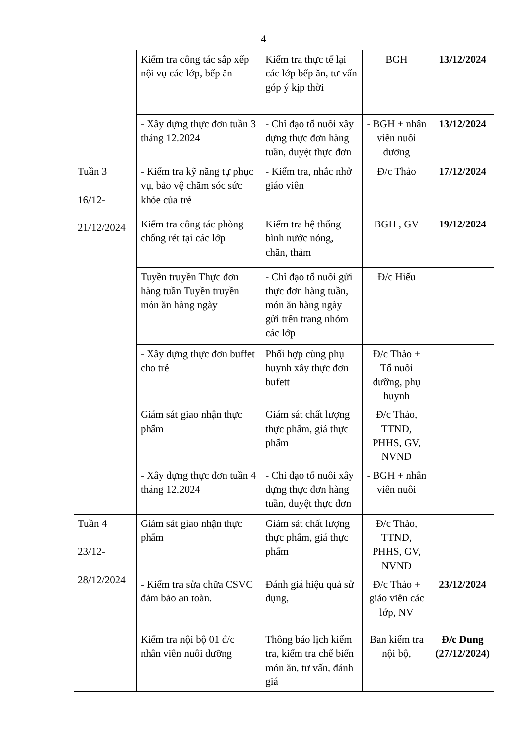4
| | Kiểm tra công tác sắp xếp nội vụ các lớp, bếp ăn | Kiểm tra thực tế lại các lớp bếp ăn, tư vấn góp ý kịp thời | BGH | 13/12/2024 |
| | - Xây dựng thực đơn tuần 3 tháng 12.2024 | - Chỉ đạo tổ nuôi xây dựng thực đơn hàng tuần, duyệt thực đơn | - BGH + nhân viên nuôi dưỡng | 13/12/2024 |
| Tuần 3 16/12- 21/12/2024 | - Kiểm tra kỹ năng tự phục vụ, bảo vệ chăm sóc sức khỏe của trẻ | - Kiểm tra, nhắc nhở giáo viên | Đ/c Thảo | 17/12/2024 |
| | Kiểm tra công tác phòng chống rét tại các lớp | Kiểm tra hệ thống bình nước nóng, chăn, thảm | BGH , GV | 19/12/2024 |
| | Tuyền truyền Thực đơn hàng tuần Tuyền truyền món ăn hàng ngày | - Chỉ đạo tổ nuôi gửi thực đơn hàng tuần, món ăn hàng ngày gửi trên trang nhóm các lớp | Đ/c Hiếu | |
| | - Xây dựng thực đơn buffet cho trẻ | Phối hợp cùng phụ huynh xây thực đơn bufett | Đ/c Thảo + Tổ nuôi dưỡng, phụ huynh | |
| | Giám sát giao nhận thực phẩm | Giám sát chất lượng thực phẩm, giá thực phẩm | Đ/c Thảo, TTND, PHHS, GV, NVND | |
| | - Xây dựng thực đơn tuần 4 tháng 12.2024 | - Chỉ đạo tổ nuôi xây dựng thực đơn hàng tuần, duyệt thực đơn | - BGH + nhân viên nuôi | |
| Tuần 4 23/12- 28/12/2024 | Giám sát giao nhận thực phẩm | Giám sát chất lượng thực phẩm, giá thực phẩm | Đ/c Thảo, TTND, PHHS, GV, NVND | |
| | - Kiểm tra sửa chữa CSVC đảm bảo an toàn. | Đánh giá hiệu quả sử dụng, | Đ/c Thảo + giáo viên các lớp, NV | 23/12/2024 |
| | Kiểm tra nội bộ 01 đ/c nhân viên nuôi dưỡng | Thông báo lịch kiểm tra, kiểm tra chế biến món ăn, tư vấn, đánh giá | Ban kiểm tra nội bộ, | Đ/c Dung (27/12/2024) |